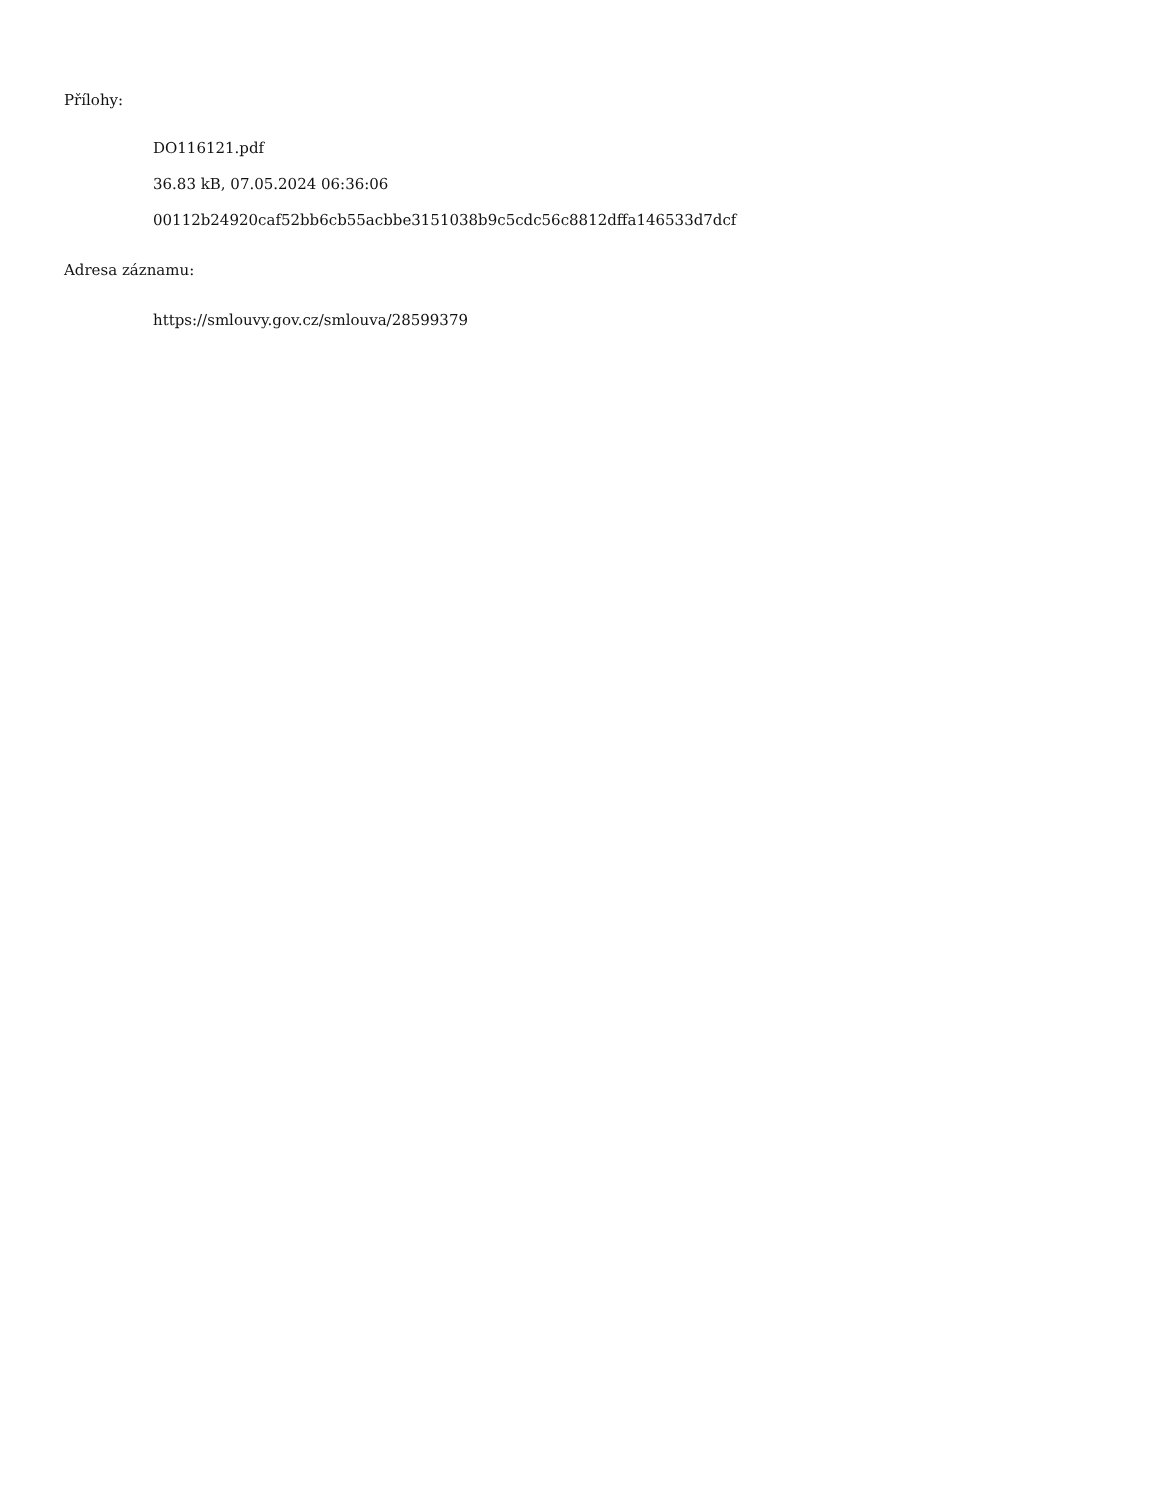Přílohy:
DO116121.pdf
36.83 kB, 07.05.2024 06:36:06
00112b24920caf52bb6cb55acbbe3151038b9c5cdc56c8812dffa146533d7dcf
Adresa záznamu:
https://smlouvy.gov.cz/smlouva/28599379